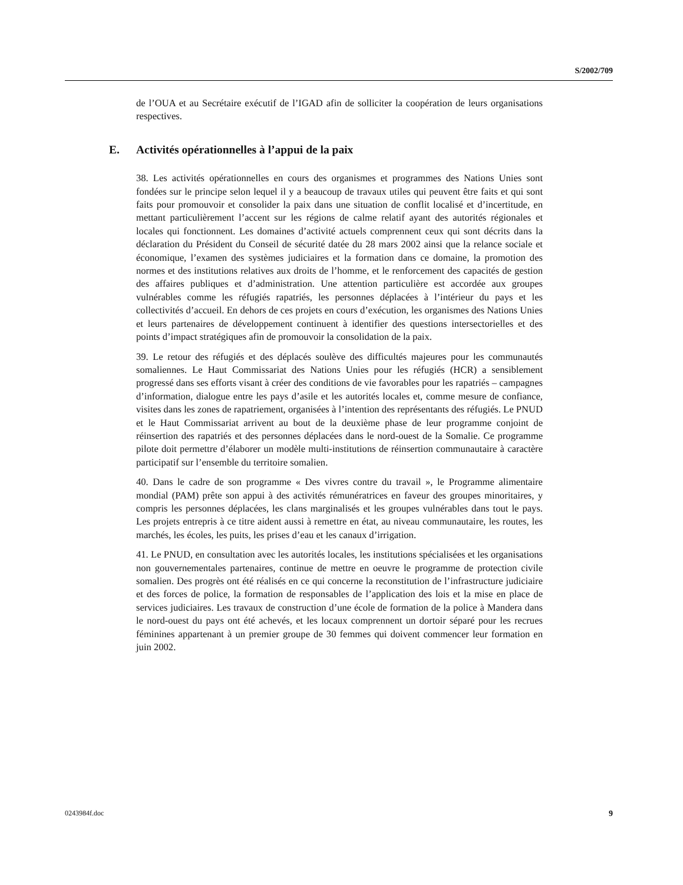S/2002/709
de l’OUA et au Secrétaire exécutif de l’IGAD afin de solliciter la coopération de leurs organisations respectives.
E. Activités opérationnelles à l’appui de la paix
38. Les activités opérationnelles en cours des organismes et programmes des Nations Unies sont fondées sur le principe selon lequel il y a beaucoup de travaux utiles qui peuvent être faits et qui sont faits pour promouvoir et consolider la paix dans une situation de conflit localisé et d’incertitude, en mettant particulièrement l’accent sur les régions de calme relatif ayant des autorités régionales et locales qui fonctionnent. Les domaines d’activité actuels comprennent ceux qui sont décrits dans la déclaration du Président du Conseil de sécurité datée du 28 mars 2002 ainsi que la relance sociale et économique, l’examen des systèmes judiciaires et la formation dans ce domaine, la promotion des normes et des institutions relatives aux droits de l’homme, et le renforcement des capacités de gestion des affaires publiques et d’administration. Une attention particulière est accordée aux groupes vulnérables comme les réfugiés rapatriés, les personnes déplacées à l’intérieur du pays et les collectivités d’accueil. En dehors de ces projets en cours d’exécution, les organismes des Nations Unies et leurs partenaires de développement continuent à identifier des questions intersectorielles et des points d’impact stratégiques afin de promouvoir la consolidation de la paix.
39. Le retour des réfugiés et des déplacés soulève des difficultés majeures pour les communautés somaliennes. Le Haut Commissariat des Nations Unies pour les réfugiés (HCR) a sensiblement progressé dans ses efforts visant à créer des conditions de vie favorables pour les rapatriés – campagnes d’information, dialogue entre les pays d’asile et les autorités locales et, comme mesure de confiance, visites dans les zones de rapatriement, organisées à l’intention des représentants des réfugiés. Le PNUD et le Haut Commissariat arrivent au bout de la deuxième phase de leur programme conjoint de réinsertion des rapatriés et des personnes déplacées dans le nord-ouest de la Somalie. Ce programme pilote doit permettre d’élaborer un modèle multi-institutions de réinsertion communautaire à caractère participatif sur l’ensemble du territoire somalien.
40. Dans le cadre de son programme « Des vivres contre du travail », le Programme alimentaire mondial (PAM) prête son appui à des activités rémunératrices en faveur des groupes minoritaires, y compris les personnes déplacées, les clans marginalisés et les groupes vulnérables dans tout le pays. Les projets entrepris à ce titre aident aussi à remettre en état, au niveau communautaire, les routes, les marchés, les écoles, les puits, les prises d’eau et les canaux d’irrigation.
41. Le PNUD, en consultation avec les autorités locales, les institutions spécialisées et les organisations non gouvernementales partenaires, continue de mettre en oeuvre le programme de protection civile somalien. Des progrès ont été réalisés en ce qui concerne la reconstitution de l’infrastructure judiciaire et des forces de police, la formation de responsables de l’application des lois et la mise en place de services judiciaires. Les travaux de construction d’une école de formation de la police à Mandera dans le nord-ouest du pays ont été achevés, et les locaux comprennent un dortoir séparé pour les recrues féminines appartenant à un premier groupe de 30 femmes qui doivent commencer leur formation en juin 2002.
0243984f.doc 9